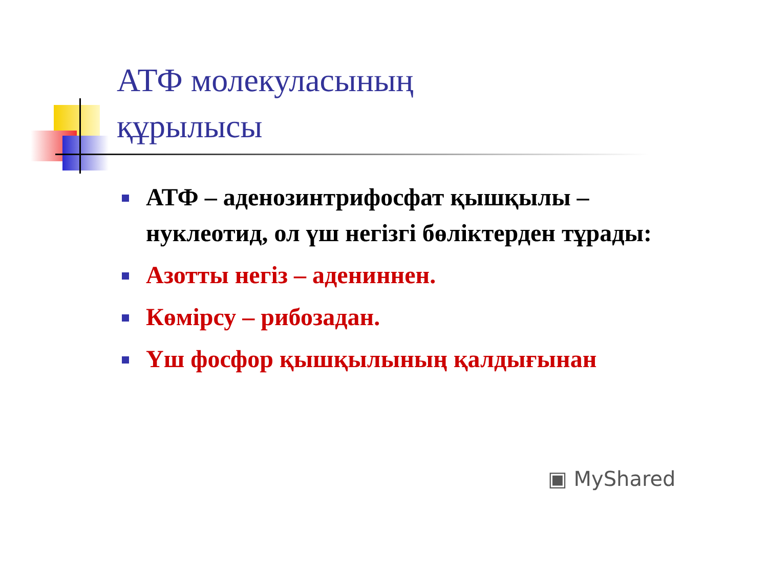АТФ молекуласының
құрылысы
АТФ – аденозинтрифосфат қышқылы – нуклеотид, ол үш негізгі бөліктерден тұрады:
Азотты негіз – адениннен.
Көмірсу – рибозадан.
Үш фосфор қышқылының қалдығынан
▣ MyShared